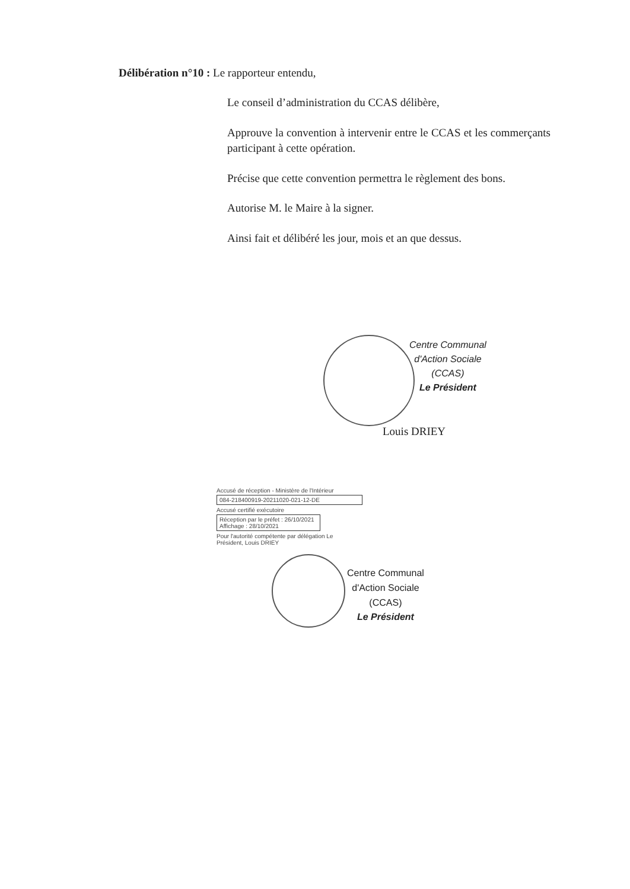Délibération n°10 : Le rapporteur entendu,
Le conseil d’administration du CCAS délibère,
Approuve la convention à intervenir entre le CCAS et les commerçants participant à cette opération.
Précise que cette convention permettra le règlement des bons.
Autorise M. le Maire à la signer.
Ainsi fait et délibéré les jour, mois et an que dessus.
Centre Communal
d'Action Sociale
(CCAS)
Le Président
Louis DRIEY
Accusé de réception - Ministère de l'Intérieur
084-218400919-20211020-021-12-DE
Accusé certifié exécutoire
Réception par le préfet : 26/10/2021
Affichage : 28/10/2021
Pour l'autorité compétente par délégation Le
Président, Louis DRIEY
Centre Communal
d'Action Sociale
(CCAS)
Le Président